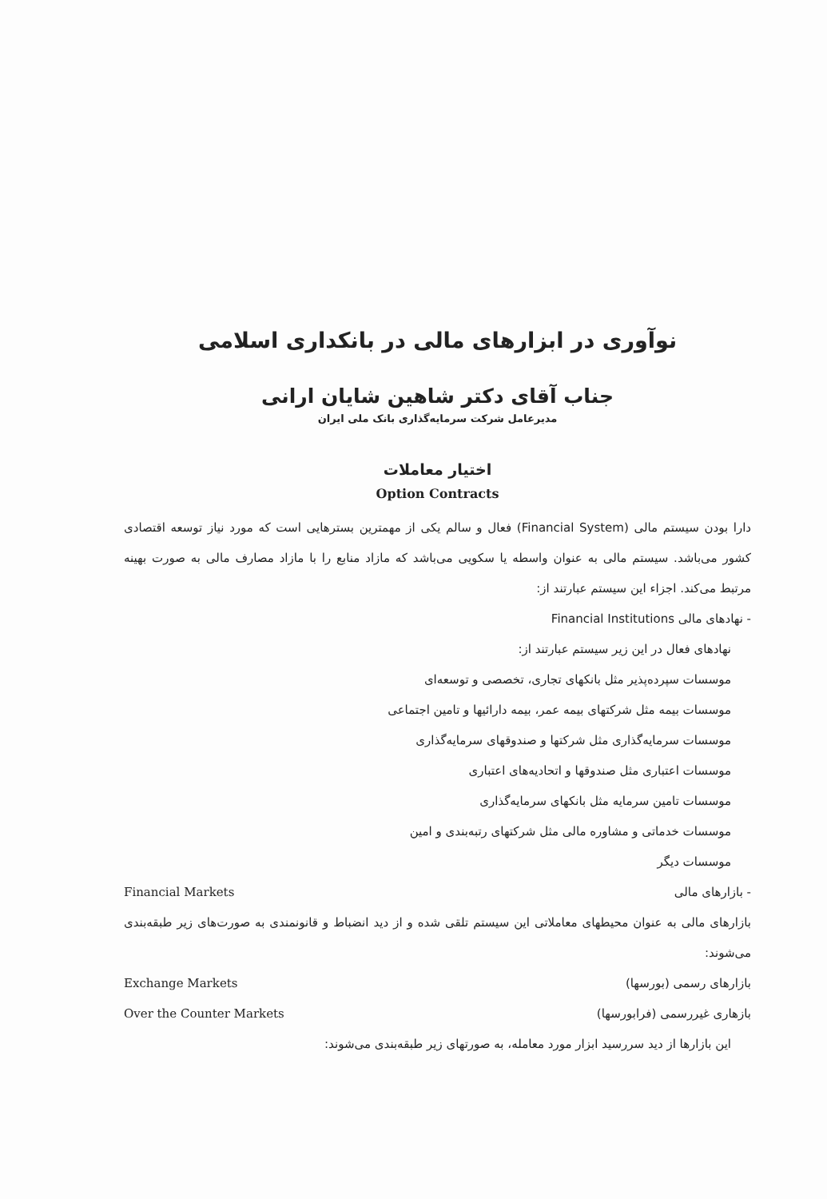نوآوری در ابزارهای مالی در بانکداری اسلامی
جناب آقای دکتر شاهین شایان ارانی
مدیرعامل شرکت سرمایه‌گذاری بانک ملی ایران
اختیار معاملات
Option Contracts
دارا بودن سیستم مالی (Financial System) فعال و سالم یکی از مهمترین بسترهایی است که مورد نیاز توسعه اقتصادی کشور می‌باشد. سیستم مالی به عنوان واسطه یا سکویی می‌باشد که مازاد منابع را با مازاد مصارف مالی به صورت بهینه مرتبط می‌کند. اجزاء این سیستم عبارتند از:
- نهادهای مالی Financial Institutions
نهادهای فعال در این زیر سیستم عبارتند از:
موسسات سپرده‌پذیر مثل بانکهای تجاری، تخصصی و توسعه‌ای
موسسات بیمه مثل شرکتهای بیمه عمر، بیمه دارائیها و تامین اجتماعی
موسسات سرمایه‌گذاری مثل شرکتها و صندوقهای سرمایه‌گذاری
موسسات اعتباری مثل صندوقها و اتحادیه‌های اعتباری
موسسات تامین سرمایه مثل بانکهای سرمایه‌گذاری
موسسات خدماتی و مشاوره مالی مثل شرکتهای رتبه‌بندی و امین
موسسات دیگر
- بازارهای مالی Financial Markets
بازارهای مالی به عنوان محیطهای معاملاتی این سیستم تلقی شده و از دید انضباط و قانونمندی به صورت‌های زیر طبقه‌بندی می‌شوند:
بازارهای رسمی (بورسها) Exchange Markets
بازهاری غیررسمی (فرابورسها) Over the Counter Markets
این بازارها از دید سررسید ابزار مورد معامله، به صورتهای زیر طبقه‌بندی می‌شوند: